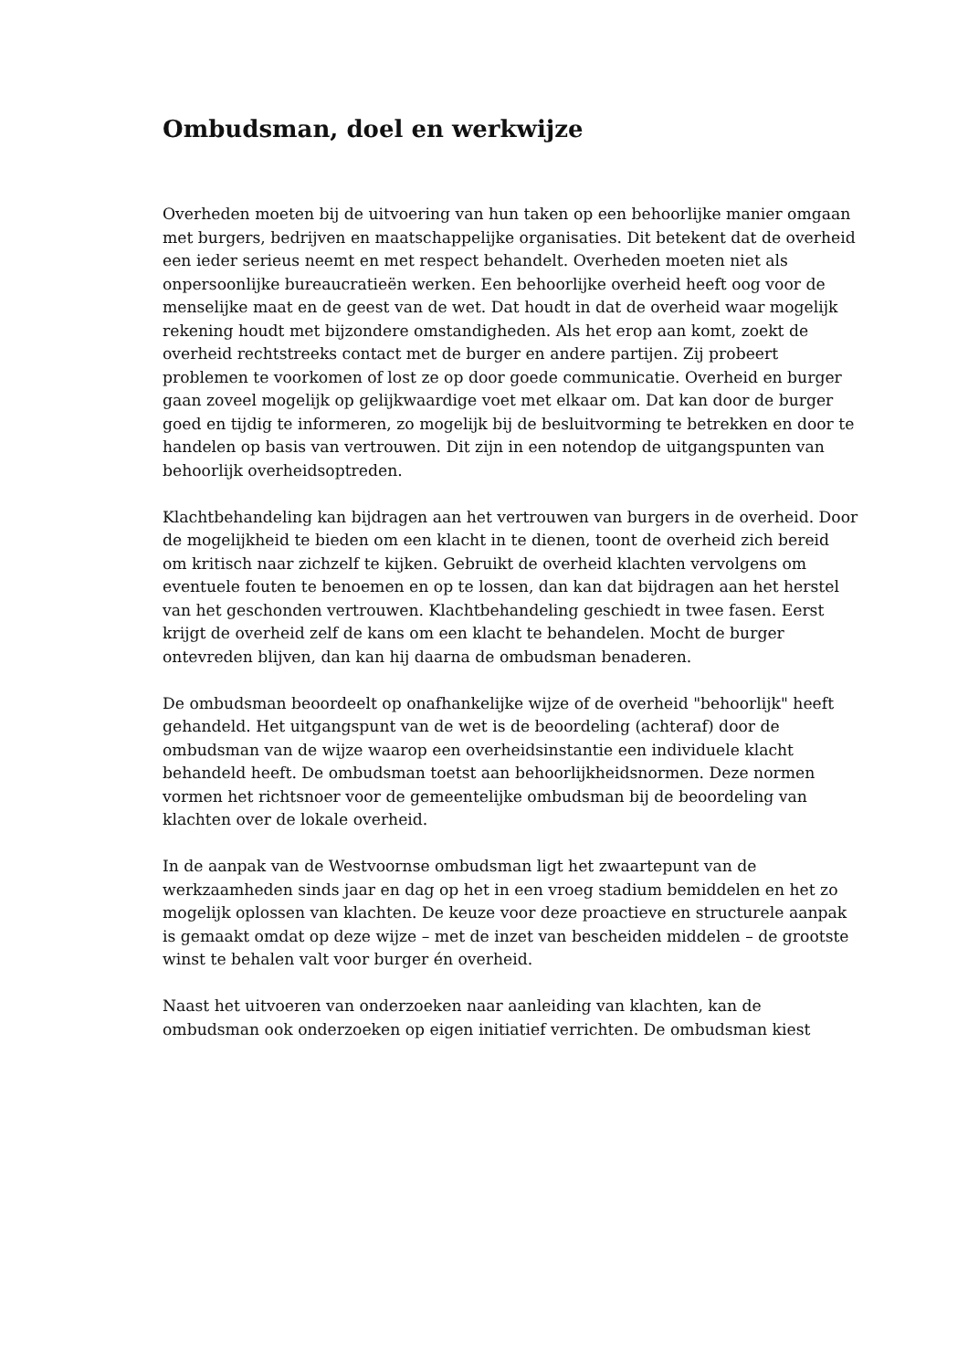Ombudsman, doel en werkwijze
Overheden moeten bij de uitvoering van hun taken op een behoorlijke manier omgaan met burgers, bedrijven en maatschappelijke organisaties. Dit betekent dat de overheid een ieder serieus neemt en met respect behandelt. Overheden moeten niet als onpersoonlijke bureaucratieën werken. Een behoorlijke overheid heeft oog voor de menselijke maat en de geest van de wet. Dat houdt in dat de overheid waar mogelijk rekening houdt met bijzondere omstandigheden. Als het erop aan komt, zoekt de overheid rechtstreeks contact met de burger en andere partijen. Zij probeert problemen te voorkomen of lost ze op door goede communicatie. Overheid en burger gaan zoveel mogelijk op gelijkwaardige voet met elkaar om. Dat kan door de burger goed en tijdig te informeren, zo mogelijk bij de besluitvorming te betrekken en door te handelen op basis van vertrouwen. Dit zijn in een notendop de uitgangspunten van behoorlijk overheidsoptreden.
Klachtbehandeling kan bijdragen aan het vertrouwen van burgers in de overheid. Door de mogelijkheid te bieden om een klacht in te dienen, toont de overheid zich bereid om kritisch naar zichzelf te kijken. Gebruikt de overheid klachten vervolgens om eventuele fouten te benoemen en op te lossen, dan kan dat bijdragen aan het herstel van het geschonden vertrouwen. Klachtbehandeling geschiedt in twee fasen. Eerst krijgt de overheid zelf de kans om een klacht te behandelen. Mocht de burger ontevreden blijven, dan kan hij daarna de ombudsman benaderen.
De ombudsman beoordeelt op onafhankelijke wijze of de overheid "behoorlijk" heeft gehandeld. Het uitgangspunt van de wet is de beoordeling (achteraf) door de ombudsman van de wijze waarop een overheidsinstantie een individuele klacht behandeld heeft. De ombudsman toetst aan behoorlijkheidsnormen. Deze normen vormen het richtsnoer voor de gemeentelijke ombudsman bij de beoordeling van klachten over de lokale overheid.
In de aanpak van de Westvoornse ombudsman ligt het zwaartepunt van de werkzaamheden sinds jaar en dag op het in een vroeg stadium bemiddelen en het zo mogelijk oplossen van klachten. De keuze voor deze proactieve en structurele aanpak is gemaakt omdat op deze wijze – met de inzet van bescheiden middelen – de grootste winst te behalen valt voor burger én overheid.
Naast het uitvoeren van onderzoeken naar aanleiding van klachten, kan de ombudsman ook onderzoeken op eigen initiatief verrichten. De ombudsman kiest